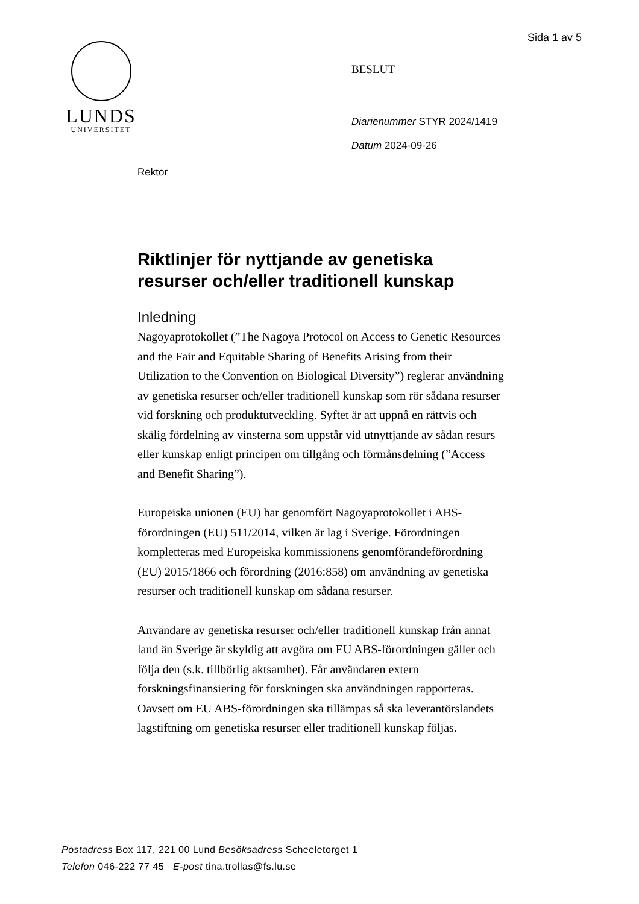Sida 1 av 5
LUNDS
UNIVERSITET
BESLUT
Diarienummer STYR 2024/1419
Datum 2024-09-26
Rektor
Riktlinjer för nyttjande av genetiska resurser och/eller traditionell kunskap
Inledning
Nagoyaprotokollet (”The Nagoya Protocol on Access to Genetic Resources and the Fair and Equitable Sharing of Benefits Arising from their Utilization to the Convention on Biological Diversity”) reglerar användning av genetiska resurser och/eller traditionell kunskap som rör sådana resurser vid forskning och produktutveckling. Syftet är att uppnå en rättvis och skälig fördelning av vinsterna som uppstår vid utnyttjande av sådan resurs eller kunskap enligt principen om tillgång och förmånsdelning (”Access and Benefit Sharing”).
Europeiska unionen (EU) har genomfört Nagoyaprotokollet i ABS-förordningen (EU) 511/2014, vilken är lag i Sverige. Förordningen kompletteras med Europeiska kommissionens genomförandeförordning (EU) 2015/1866 och förordning (2016:858) om användning av genetiska resurser och traditionell kunskap om sådana resurser.
Användare av genetiska resurser och/eller traditionell kunskap från annat land än Sverige är skyldig att avgöra om EU ABS-förordningen gäller och följa den (s.k. tillbörlig aktsamhet). Får användaren extern forskningsfinansiering för forskningen ska användningen rapporteras. Oavsett om EU ABS-förordningen ska tillämpas så ska leverantörslandets lagstiftning om genetiska resurser eller traditionell kunskap följas.
Postadress Box 117, 221 00 Lund Besöksadress Scheeletorget 1
Telefon 046-222 77 45 E-post tina.trollas@fs.lu.se